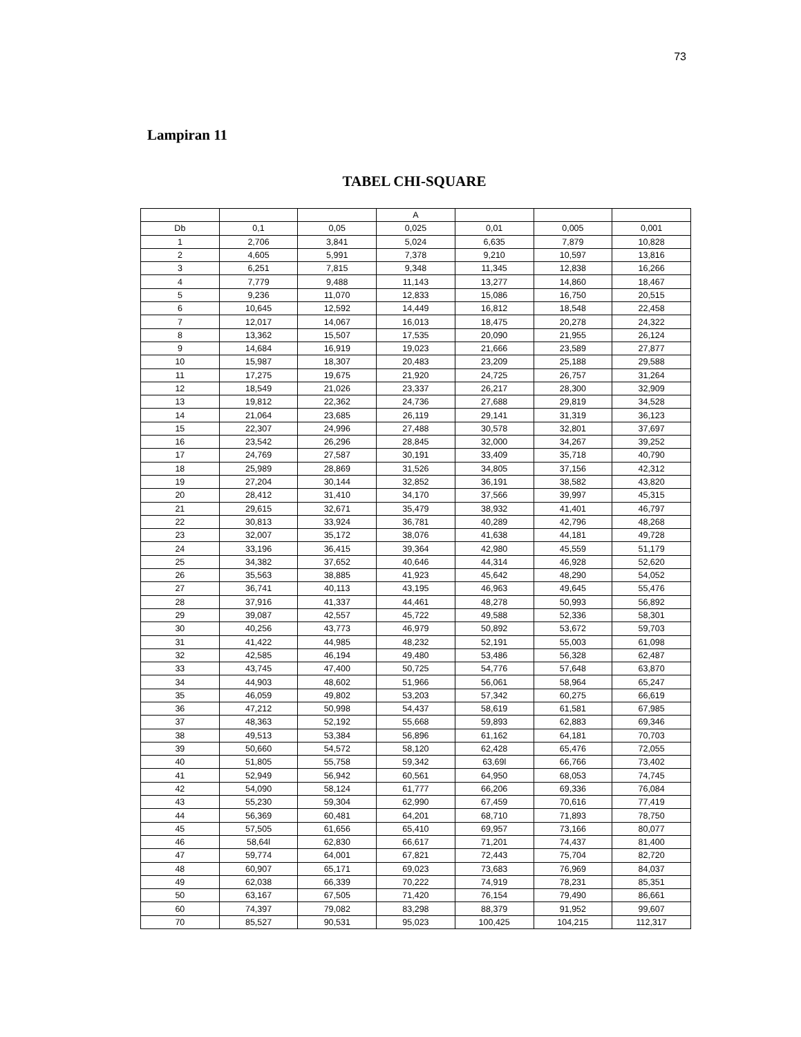73
Lampiran 11
TABEL CHI-SQUARE
| | | | A | | | |
| --- | --- | --- | --- | --- | --- | --- |
| Db | 0,1 | 0,05 | 0,025 | 0,01 | 0,005 | 0,001 |
| 1 | 2,706 | 3,841 | 5,024 | 6,635 | 7,879 | 10,828 |
| 2 | 4,605 | 5,991 | 7,378 | 9,210 | 10,597 | 13,816 |
| 3 | 6,251 | 7,815 | 9,348 | 11,345 | 12,838 | 16,266 |
| 4 | 7,779 | 9,488 | 11,143 | 13,277 | 14,860 | 18,467 |
| 5 | 9,236 | 11,070 | 12,833 | 15,086 | 16,750 | 20,515 |
| 6 | 10,645 | 12,592 | 14,449 | 16,812 | 18,548 | 22,458 |
| 7 | 12,017 | 14,067 | 16,013 | 18,475 | 20,278 | 24,322 |
| 8 | 13,362 | 15,507 | 17,535 | 20,090 | 21,955 | 26,124 |
| 9 | 14,684 | 16,919 | 19,023 | 21,666 | 23,589 | 27,877 |
| 10 | 15,987 | 18,307 | 20,483 | 23,209 | 25,188 | 29,588 |
| 11 | 17,275 | 19,675 | 21,920 | 24,725 | 26,757 | 31,264 |
| 12 | 18,549 | 21,026 | 23,337 | 26,217 | 28,300 | 32,909 |
| 13 | 19,812 | 22,362 | 24,736 | 27,688 | 29,819 | 34,528 |
| 14 | 21,064 | 23,685 | 26,119 | 29,141 | 31,319 | 36,123 |
| 15 | 22,307 | 24,996 | 27,488 | 30,578 | 32,801 | 37,697 |
| 16 | 23,542 | 26,296 | 28,845 | 32,000 | 34,267 | 39,252 |
| 17 | 24,769 | 27,587 | 30,191 | 33,409 | 35,718 | 40,790 |
| 18 | 25,989 | 28,869 | 31,526 | 34,805 | 37,156 | 42,312 |
| 19 | 27,204 | 30,144 | 32,852 | 36,191 | 38,582 | 43,820 |
| 20 | 28,412 | 31,410 | 34,170 | 37,566 | 39,997 | 45,315 |
| 21 | 29,615 | 32,671 | 35,479 | 38,932 | 41,401 | 46,797 |
| 22 | 30,813 | 33,924 | 36,781 | 40,289 | 42,796 | 48,268 |
| 23 | 32,007 | 35,172 | 38,076 | 41,638 | 44,181 | 49,728 |
| 24 | 33,196 | 36,415 | 39,364 | 42,980 | 45,559 | 51,179 |
| 25 | 34,382 | 37,652 | 40,646 | 44,314 | 46,928 | 52,620 |
| 26 | 35,563 | 38,885 | 41,923 | 45,642 | 48,290 | 54,052 |
| 27 | 36,741 | 40,113 | 43,195 | 46,963 | 49,645 | 55,476 |
| 28 | 37,916 | 41,337 | 44,461 | 48,278 | 50,993 | 56,892 |
| 29 | 39,087 | 42,557 | 45,722 | 49,588 | 52,336 | 58,301 |
| 30 | 40,256 | 43,773 | 46,979 | 50,892 | 53,672 | 59,703 |
| 31 | 41,422 | 44,985 | 48,232 | 52,191 | 55,003 | 61,098 |
| 32 | 42,585 | 46,194 | 49,480 | 53,486 | 56,328 | 62,487 |
| 33 | 43,745 | 47,400 | 50,725 | 54,776 | 57,648 | 63,870 |
| 34 | 44,903 | 48,602 | 51,966 | 56,061 | 58,964 | 65,247 |
| 35 | 46,059 | 49,802 | 53,203 | 57,342 | 60,275 | 66,619 |
| 36 | 47,212 | 50,998 | 54,437 | 58,619 | 61,581 | 67,985 |
| 37 | 48,363 | 52,192 | 55,668 | 59,893 | 62,883 | 69,346 |
| 38 | 49,513 | 53,384 | 56,896 | 61,162 | 64,181 | 70,703 |
| 39 | 50,660 | 54,572 | 58,120 | 62,428 | 65,476 | 72,055 |
| 40 | 51,805 | 55,758 | 59,342 | 63,69l | 66,766 | 73,402 |
| 41 | 52,949 | 56,942 | 60,561 | 64,950 | 68,053 | 74,745 |
| 42 | 54,090 | 58,124 | 61,777 | 66,206 | 69,336 | 76,084 |
| 43 | 55,230 | 59,304 | 62,990 | 67,459 | 70,616 | 77,419 |
| 44 | 56,369 | 60,481 | 64,201 | 68,710 | 71,893 | 78,750 |
| 45 | 57,505 | 61,656 | 65,410 | 69,957 | 73,166 | 80,077 |
| 46 | 58,64l | 62,830 | 66,617 | 71,201 | 74,437 | 81,400 |
| 47 | 59,774 | 64,001 | 67,821 | 72,443 | 75,704 | 82,720 |
| 48 | 60,907 | 65,171 | 69,023 | 73,683 | 76,969 | 84,037 |
| 49 | 62,038 | 66,339 | 70,222 | 74,919 | 78,231 | 85,351 |
| 50 | 63,167 | 67,505 | 71,420 | 76,154 | 79,490 | 86,661 |
| 60 | 74,397 | 79,082 | 83,298 | 88,379 | 91,952 | 99,607 |
| 70 | 85,527 | 90,531 | 95,023 | 100,425 | 104,215 | 112,317 |